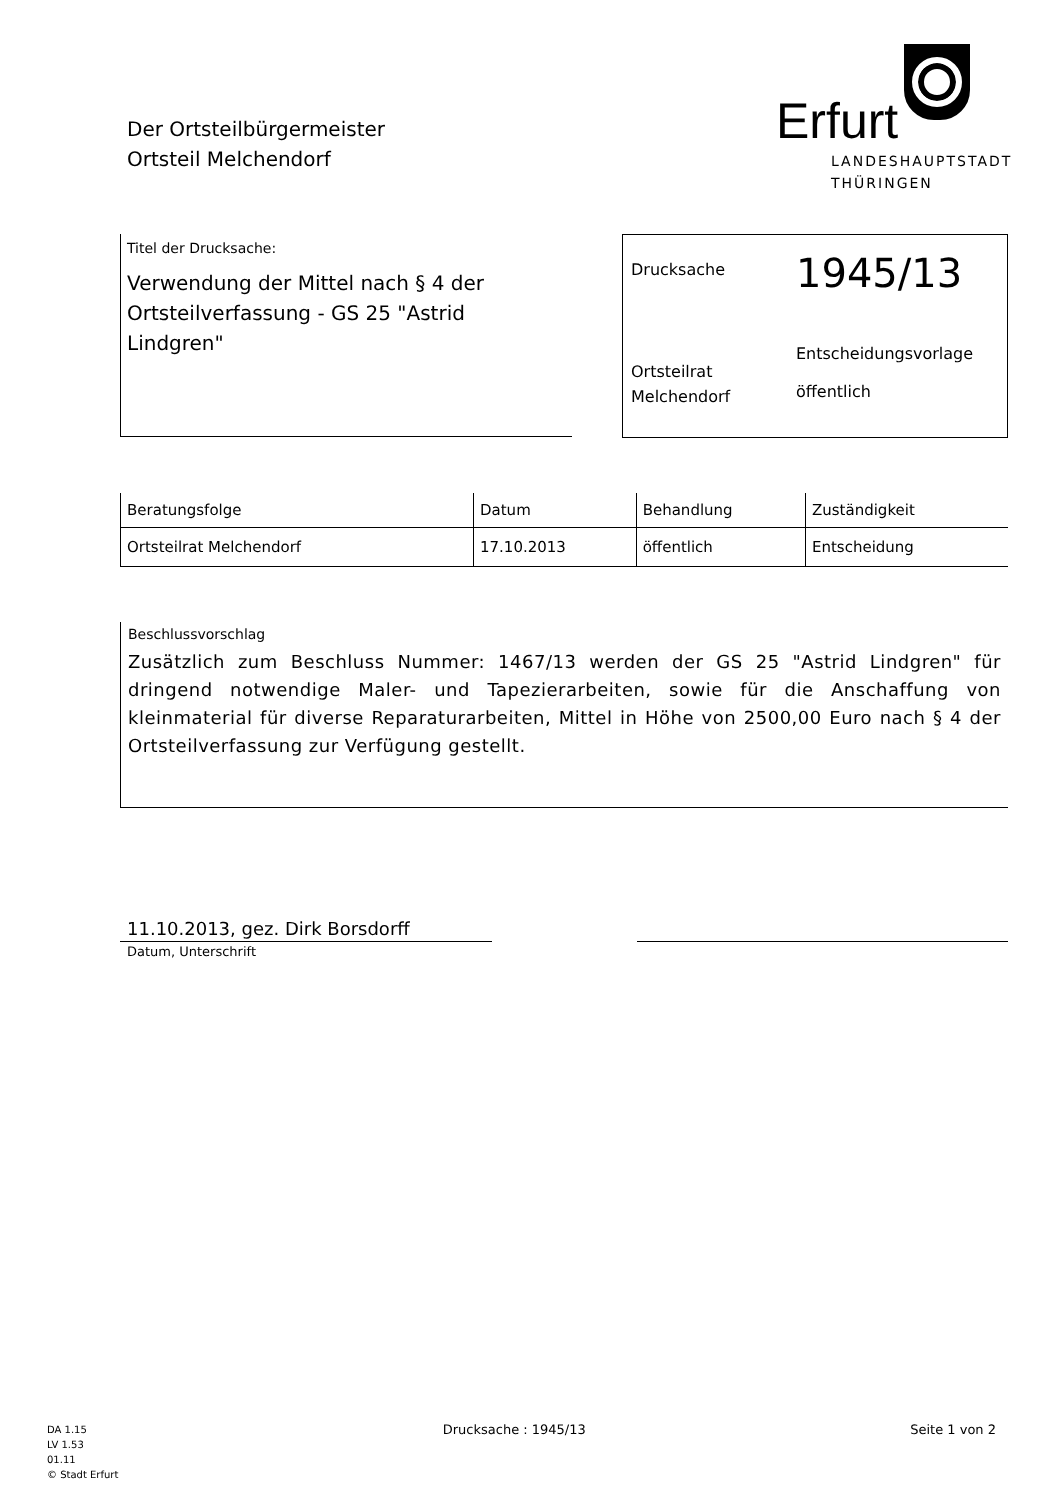Der Ortsteilbürgermeister
Ortsteil Melchendorf
Erfurt
LANDESHAUPTSTADT
THÜRINGEN
Titel der Drucksache:
Verwendung der Mittel nach § 4 der Ortsteilverfassung - GS 25 "Astrid Lindgren"
Drucksache
1945/13
Ortsteilrat
Melchendorf
Entscheidungsvorlage
öffentlich
| Beratungsfolge | Datum | Behandlung | Zuständigkeit |
| --- | --- | --- | --- |
| Ortsteilrat Melchendorf | 17.10.2013 | öffentlich | Entscheidung |
Beschlussvorschlag
Zusätzlich zum Beschluss Nummer: 1467/13 werden der GS 25 "Astrid Lindgren" für dringend notwendige Maler- und Tapezierarbeiten, sowie für die Anschaffung von kleinmaterial für diverse Reparaturarbeiten, Mittel in Höhe von 2500,00 Euro nach § 4 der Ortsteilverfassung zur Verfügung gestellt.
11.10.2013, gez. Dirk Borsdorff
Datum, Unterschrift
DA 1.15
LV 1.53
01.11
© Stadt Erfurt
Drucksache : 1945/13 Seite 1 von 2